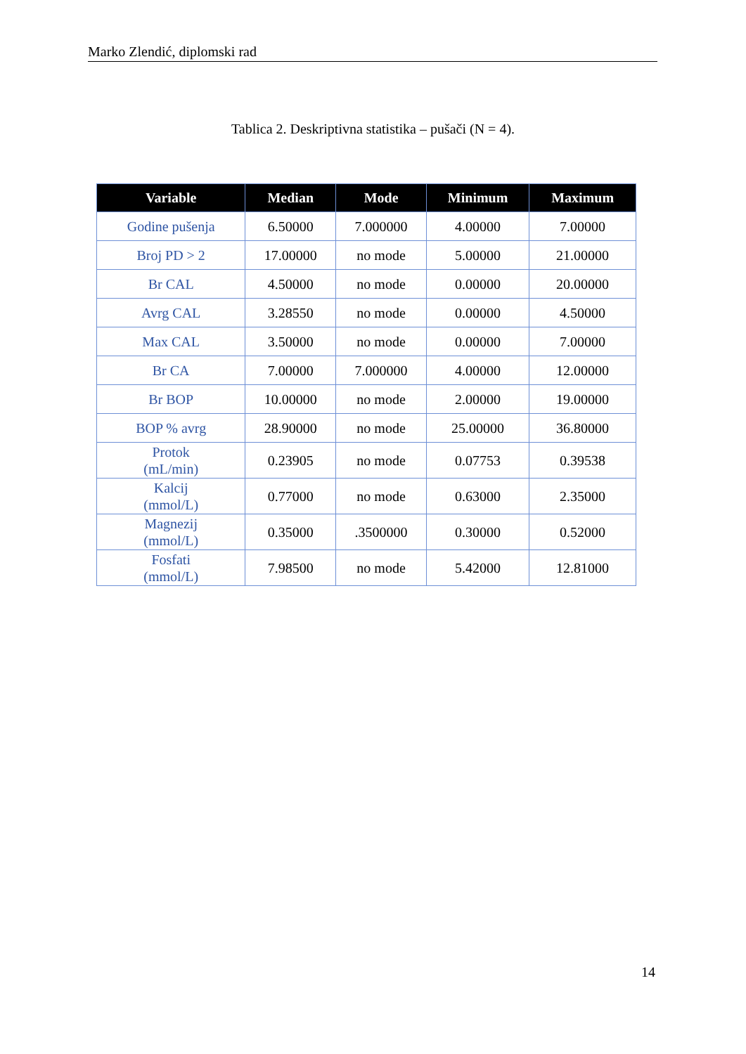Marko Zlendić, diplomski rad
Tablica 2. Deskriptivna statistika – pušači (N = 4).
| Variable | Median | Mode | Minimum | Maximum |
| --- | --- | --- | --- | --- |
| Godine pušenja | 6.50000 | 7.000000 | 4.00000 | 7.00000 |
| Broj PD > 2 | 17.00000 | no mode | 5.00000 | 21.00000 |
| Br CAL | 4.50000 | no mode | 0.00000 | 20.00000 |
| Avrg CAL | 3.28550 | no mode | 0.00000 | 4.50000 |
| Max CAL | 3.50000 | no mode | 0.00000 | 7.00000 |
| Br CA | 7.00000 | 7.000000 | 4.00000 | 12.00000 |
| Br BOP | 10.00000 | no mode | 2.00000 | 19.00000 |
| BOP % avrg | 28.90000 | no mode | 25.00000 | 36.80000 |
| Protok (mL/min) | 0.23905 | no mode | 0.07753 | 0.39538 |
| Kalcij (mmol/L) | 0.77000 | no mode | 0.63000 | 2.35000 |
| Magnezij (mmol/L) | 0.35000 | .3500000 | 0.30000 | 0.52000 |
| Fosfati (mmol/L) | 7.98500 | no mode | 5.42000 | 12.81000 |
14